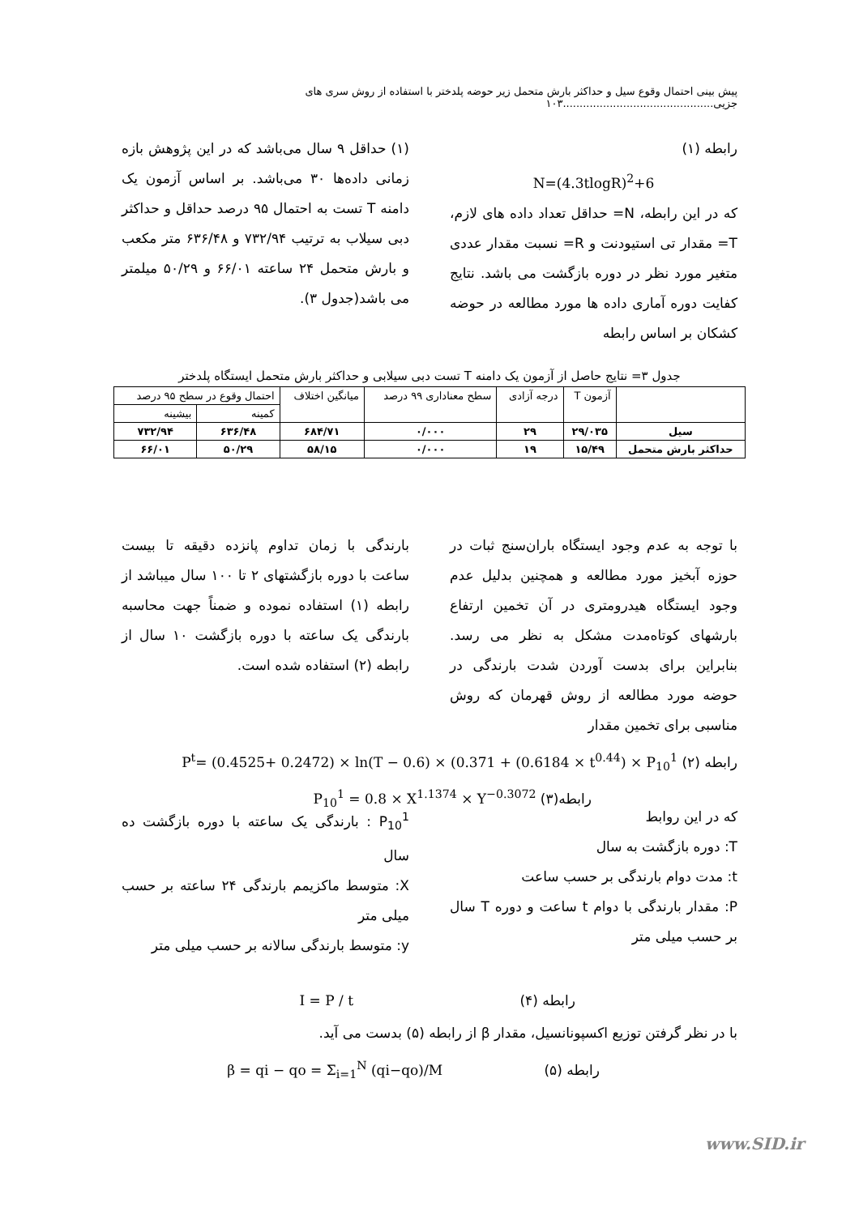پیش بینی احتمال وقوع سیل و حداکثر بارش متحمل زیر حوضه پلدختر با استفاده از روش سری های جزیی.............................................۱۰۳
رابطه (۱)
N=(4.3tlogR)<sup>2</sup>+6
که در این رابطه، N= حداقل تعداد داده های لازم، T= مقدار تی استیودنت و R= نسبت مقدار عددی متغیر مورد نظر در دوره بازگشت می باشد. نتایج کفایت دوره آماری داده ها مورد مطالعه در حوضه کشکان بر اساس رابطه
(۱) حداقل ۹ سال می‌باشد که در این پژوهش بازه زمانی داده‌ها ۳۰ می‌باشد. بر اساس آزمون یک دامنه T تست به احتمال ۹۵ درصد حداقل و حداکثر دبی سیلاب به ترتیب ۷۳۲/۹۴ و ۶۳۶/۴۸ متر مکعب و بارش متحمل ۲۴ ساعته ۶۶/۰۱ و ۵۰/۲۹ میلمتر می باشد(جدول ۳).
جدول ۳= نتایج حاصل از آزمون یک دامنه T تست دبی سیلابی و حداکثر بارش متحمل ایستگاه پلدختر
| | آزمون T | درجه آزادی | سطح معناداری ۹۹ درصد | میانگین اختلاف | احتمال وقوع در سطح ۹۵ درصد | |
| --- | --- | --- | --- | --- | --- | --- |
| | | | | | کمینه | بیشینه |
| سیل | ۲۹/۰۳۵ | ۲۹ | ۰/۰۰۰ | ۶۸۴/۷۱ | ۶۳۶/۴۸ | ۷۳۲/۹۴ |
| حداکثر بارش متحمل | ۱۵/۴۹ | ۱۹ | ۰/۰۰۰ | ۵۸/۱۵ | ۵۰/۲۹ | ۶۶/۰۱ |
با توجه به عدم وجود ایستگاه باران‌سنج ثبات در حوزه آبخیز مورد مطالعه و همچنین بدلیل عدم وجود ایستگاه هیدرومتری در آن تخمین ارتفاع بارشهای کوتاه‌مدت مشکل به نظر می رسد. بنابراین برای بدست آوردن شدت بارندگی در حوضه مورد مطالعه از روش قهرمان که روش مناسبی برای تخمین مقدار
بارندگی با زمان تداوم پانزده دقیقه تا بیست ساعت با دوره بازگشتهای ۲ تا ۱۰۰ سال میباشد از رابطه (۱) استفاده نموده و ضمناً جهت محاسبه بارندگی یک ساعته با دوره بازگشت ۱۰ سال از رابطه (۲) استفاده شده است.
رابطه (۲) P<sup>t</sup>= (0.4525+ 0.2472) × ln(T − 0.6) × (0.371 + (0.6184 × t<sup>0.44</sup>) × P<sub>10</sub><sup>1</sup>
رابطه(۳) P<sub>10</sub><sup>1</sup> = 0.8 × X<sup>1.1374</sup> × Y<sup>−0.3072</sup>
که در این روابط
T: دوره بازگشت به سال
t: مدت دوام بارندگی بر حسب ساعت
P: مقدار بارندگی با دوام t ساعت و دوره T سال بر حسب میلی متر
P<sub>10</sub><sup>1</sup> : بارندگی یک ساعته با دوره بازگشت ده سال
X: متوسط ماکزیمم بارندگی ۲۴ ساعته بر حسب میلی متر
y: متوسط بارندگی سالانه بر حسب میلی متر
رابطه (۴) I = P / t
با در نظر گرفتن توزیع اکسپونانسیل، مقدار β از رابطه (۵) بدست می آید.
رابطه (۵) β = qi − qo = Σ<sub>i=1</sub><sup>N</sup> (qi−qo)/M
www.SID.ir